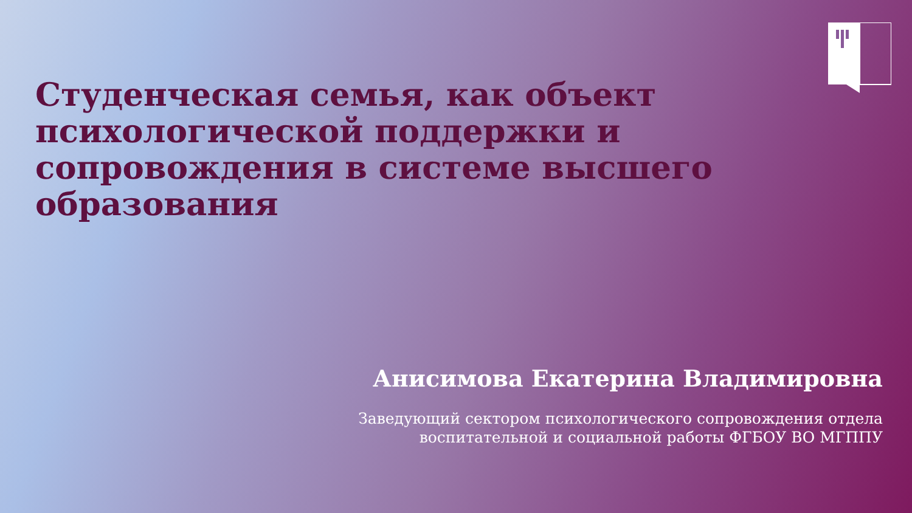Студенческая семья, как объект психологической поддержки и сопровождения в системе высшего образования
Анисимова Екатерина Владимировна
Заведующий сектором психологического сопровождения отдела
воспитательной и социальной работы ФГБОУ ВО МГППУ